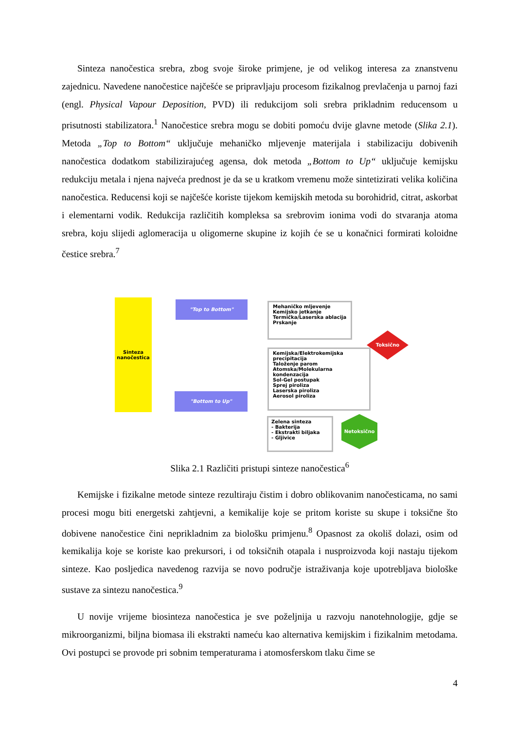Sinteza nanočestica srebra, zbog svoje široke primjene, je od velikog interesa za znanstvenu zajednicu. Navedene nanočestice najčešće se pripravljaju procesom fizikalnog prevlačenja u parnoj fazi (engl. Physical Vapour Deposition, PVD) ili redukcijom soli srebra prikladnim reducensom u prisutnosti stabilizatora.<sup>1</sup> Nanočestice srebra mogu se dobiti pomoću dvije glavne metode (Slika 2.1). Metoda „Top to Bottom“ uključuje mehaničko mljevenje materijala i stabilizaciju dobivenih nanočestica dodatkom stabilizirajućeg agensa, dok metoda „Bottom to Up“ uključuje kemijsku redukciju metala i njena najveća prednost je da se u kratkom vremenu može sintetizirati velika količina nanočestica. Reducensi koji se najčešće koriste tijekom kemijskih metoda su borohidrid, citrat, askorbat i elementarni vodik. Redukcija različitih kompleksa sa srebrovim ionima vodi do stvaranja atoma srebra, koju slijedi aglomeracija u oligomerne skupine iz kojih će se u konačnici formirati koloidne čestice srebra.<sup>7</sup>
Sinteza nanočestica
"Top to Bottom"
"Bottom to Up"
Mehaničko mljevenje
Kemijsko jetkanje
Termička/Laserska ablacija
Prskanje
Kemijska/Elektrokemijska precipitacija
Taloženje parom
Atomska/Molekularna kondenzacija
Sol-Gel postupak
Sprej piroliza
Laserska piroliza
Aerosol piroliza
Zelena sinteza
- Bakterija
- Ekstrakti biljaka
- Gljivice
Toksično
Netoksično
Slika 2.1 Različiti pristupi sinteze nanočestica<sup>6</sup>
Kemijske i fizikalne metode sinteze rezultiraju čistim i dobro oblikovanim nanočesticama, no sami procesi mogu biti energetski zahtjevni, a kemikalije koje se pritom koriste su skupe i toksične što dobivene nanočestice čini neprikladnim za biološku primjenu.<sup>8</sup> Opasnost za okoliš dolazi, osim od kemikalija koje se koriste kao prekursori, i od toksičnih otapala i nusproizvoda koji nastaju tijekom sinteze. Kao posljedica navedenog razvija se novo područje istraživanja koje upotrebljava biološke sustave za sintezu nanočestica.<sup>9</sup>
U novije vrijeme biosinteza nanočestica je sve poželjnija u razvoju nanotehnologije, gdje se mikroorganizmi, biljna biomasa ili ekstrakti nameću kao alternativa kemijskim i fizikalnim metodama. Ovi postupci se provode pri sobnim temperaturama i atomosferskom tlaku čime se
4